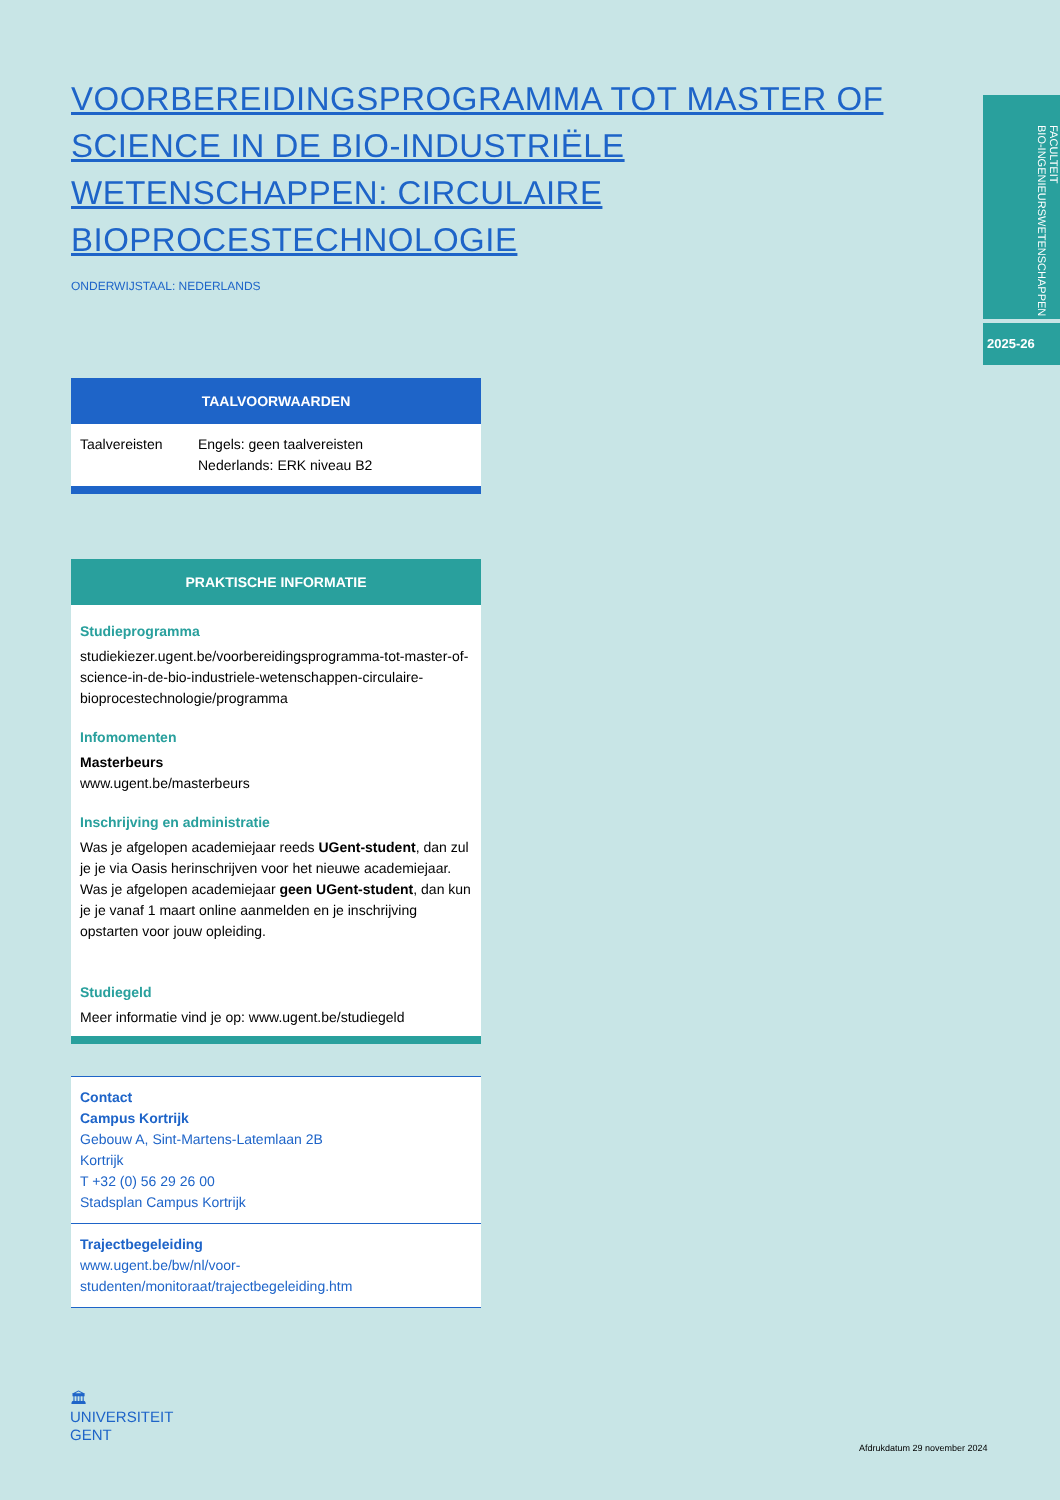FACULTEIT
BIO-INGENIEURSWETENSCHAPPEN
2025-26
VOORBEREIDINGSPROGRAMMA TOT MASTER OF SCIENCE IN DE BIO-INDUSTRIËLE WETENSCHAPPEN: CIRCULAIRE BIOPROCESTECHNOLOGIE
ONDERWIJSTAAL: NEDERLANDS
TAALVOORWAARDEN
| Taalvereisten | Engels: geen taalvereisten Nederlands: ERK niveau B2 |
PRAKTISCHE INFORMATIE
Studieprogramma
studiekiezer.ugent.be/voorbereidingsprogramma-tot-master-of-science-in-de-bio-industriele-wetenschappen-circulaire-bioprocestechnologie/programma
Infomomenten
Masterbeurs
www.ugent.be/masterbeurs
Inschrijving en administratie
Was je afgelopen academiejaar reeds UGent-student, dan zul je je via Oasis herinschrijven voor het nieuwe academiejaar.
Was je afgelopen academiejaar geen UGent-student, dan kun je je vanaf 1 maart online aanmelden en je inschrijving opstarten voor jouw opleiding.
Studiegeld
Meer informatie vind je op: www.ugent.be/studiegeld
Contact
Campus Kortrijk
Gebouw A, Sint-Martens-Latemlaan 2B
Kortrijk
T +32 (0) 56 29 26 00
Stadsplan Campus Kortrijk
Trajectbegeleiding
www.ugent.be/bw/nl/voor-studenten/monitoraat/trajectbegeleiding.htm
🏛
UNIVERSITEIT
GENT
Afdrukdatum 29 november 2024